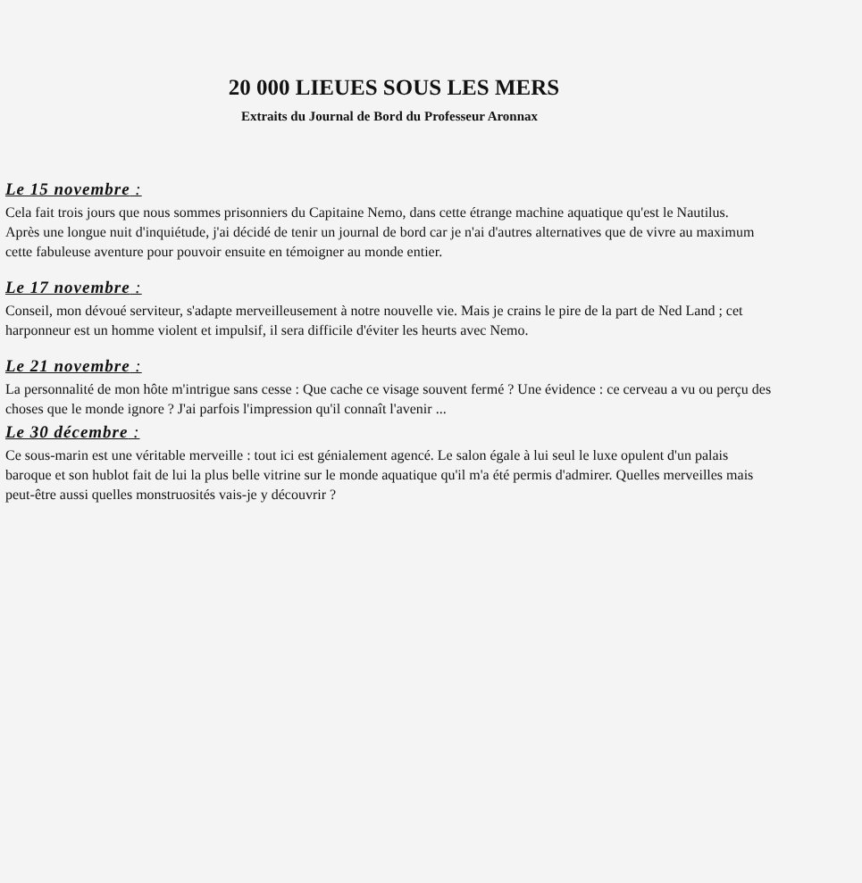20 000 LIEUES SOUS LES MERS
Extraits du Journal de Bord du Professeur Aronnax
Le 15 novembre :
Cela fait trois jours que nous sommes prisonniers du Capitaine Nemo, dans cette étrange machine aquatique qu'est le Nautilus.
Après une longue nuit d'inquiétude, j'ai décidé de tenir un journal de bord car je n'ai d'autres alternatives que de vivre au maximum cette fabuleuse aventure pour pouvoir ensuite en témoigner au monde entier.
Le 17 novembre :
Conseil, mon dévoué serviteur, s'adapte merveilleusement à notre nouvelle vie. Mais je crains le pire de la part de Ned Land ; cet harponneur est un homme violent et impulsif, il sera difficile d'éviter les heurts avec Nemo.
Le 21 novembre :
La personnalité de mon hôte m'intrigue sans cesse : Que cache ce visage souvent fermé ? Une évidence : ce cerveau a vu ou perçu des choses que le monde ignore ? J'ai parfois l'impression qu'il connaît l'avenir ...
Le 30 décembre :
Ce sous-marin est une véritable merveille : tout ici est génialement agencé. Le salon égale à lui seul le luxe opulent d'un palais baroque et son hublot fait de lui la plus belle vitrine sur le monde aquatique qu'il m'a été permis d'admirer. Quelles merveilles mais peut-être aussi quelles monstruosités vais-je y découvrir ?